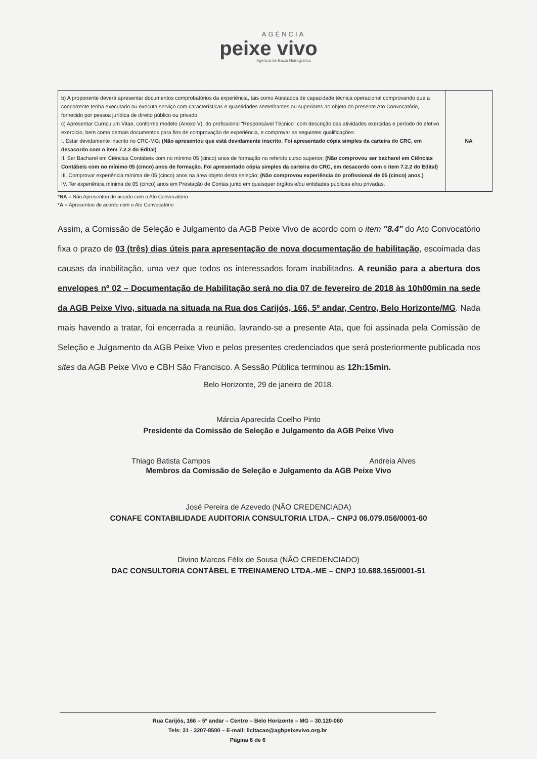AGÊNCIA
peixe vivo
Agência de Bacia Hidrográfica
| b) A proponente deverá apresentar documentos comprobatórios da experiência, tais como Atestados de capacidade técnica operacional comprovando que a concorrente tenha executado ou executa serviço com características e quantidades semelhantes ou superiores ao objeto do presente Ato Convocatório, fornecido por pessoa jurídica de direito público ou privado. c) Apresentar Curriculum Vitae, conforme modelo (Anexo V), do profissional "Responsável Técnico" com descrição das atividades exercidas e período de efetivo exercício, bem como demais documentos para fins de comprovação de experiência, e comprovar as seguintes qualificações: I. Estar devidamente inscrito no CRC-MG; (Não apresentou que está devidamente inscrito. Foi apresentado cópia simples da carteira do CRC, em desacordo com o item 7.2.2 do Edital) II. Ser Bacharel em Ciências Contábeis com no mínimo 05 (cinco) anos de formação no referido curso superior; (Não comprovou ser bacharel em Ciências Contábeis com no mínimo 05 (cinco) anos de formação. Foi apresentado cópia simples da carteira do CRC, em desacordo com o item 7.2.2 do Edital) III. Comprovar experiência mínima de 05 (cinco) anos na área objeto desta seleção; (Não comprovou experiência do profissional de 05 (cinco) anos.) IV. Ter experiência mínima de 05 (cinco) anos em Prestação de Contas junto em quaisquer órgãos e/ou entidades públicas e/ou privadas. | NA |
*NA = Não Apresentou de acordo com o Ato Convocatório
*A = Apresentou de acordo com o Ato Convocatório
Assim, a Comissão de Seleção e Julgamento da AGB Peixe Vivo de acordo com o item "8.4" do Ato Convocatório fixa o prazo de 03 (três) dias úteis para apresentação de nova documentação de habilitação, escoimada das causas da inabilitação, uma vez que todos os interessados foram inabilitados. A reunião para a abertura dos envelopes nº 02 – Documentação de Habilitação será no dia 07 de fevereiro de 2018 às 10h00min na sede da AGB Peixe Vivo, situada na situada na Rua dos Carijós, 166, 5º andar, Centro, Belo Horizonte/MG. Nada mais havendo a tratar, foi encerrada a reunião, lavrando-se a presente Ata, que foi assinada pela Comissão de Seleção e Julgamento da AGB Peixe Vivo e pelos presentes credenciados que será posteriormente publicada nos sites da AGB Peixe Vivo e CBH São Francisco. A Sessão Pública terminou as 12h:15min.
Belo Horizonte, 29 de janeiro de 2018.
Márcia Aparecida Coelho Pinto
Presidente da Comissão de Seleção e Julgamento da AGB Peixe Vivo
Thiago Batista Campos Andreia Alves
Membros da Comissão de Seleção e Julgamento da AGB Peixe Vivo
José Pereira de Azevedo (NÃO CREDENCIADA)
CONAFE CONTABILIDADE AUDITORIA CONSULTORIA LTDA.– CNPJ 06.079.056/0001-60
Divino Marcos Félix de Sousa (NÃO CREDENCIADO)
DAC CONSULTORIA CONTÁBEL E TREINAMENO LTDA.-ME – CNPJ 10.688.165/0001-51
Rua Carijós, 166 – 5º andar – Centro – Belo Horizonte – MG – 30.120-060
Tels: 31 - 3207-8500 – E-mail: licitacao@agbpeixevivo.org.br
Página 6 de 6